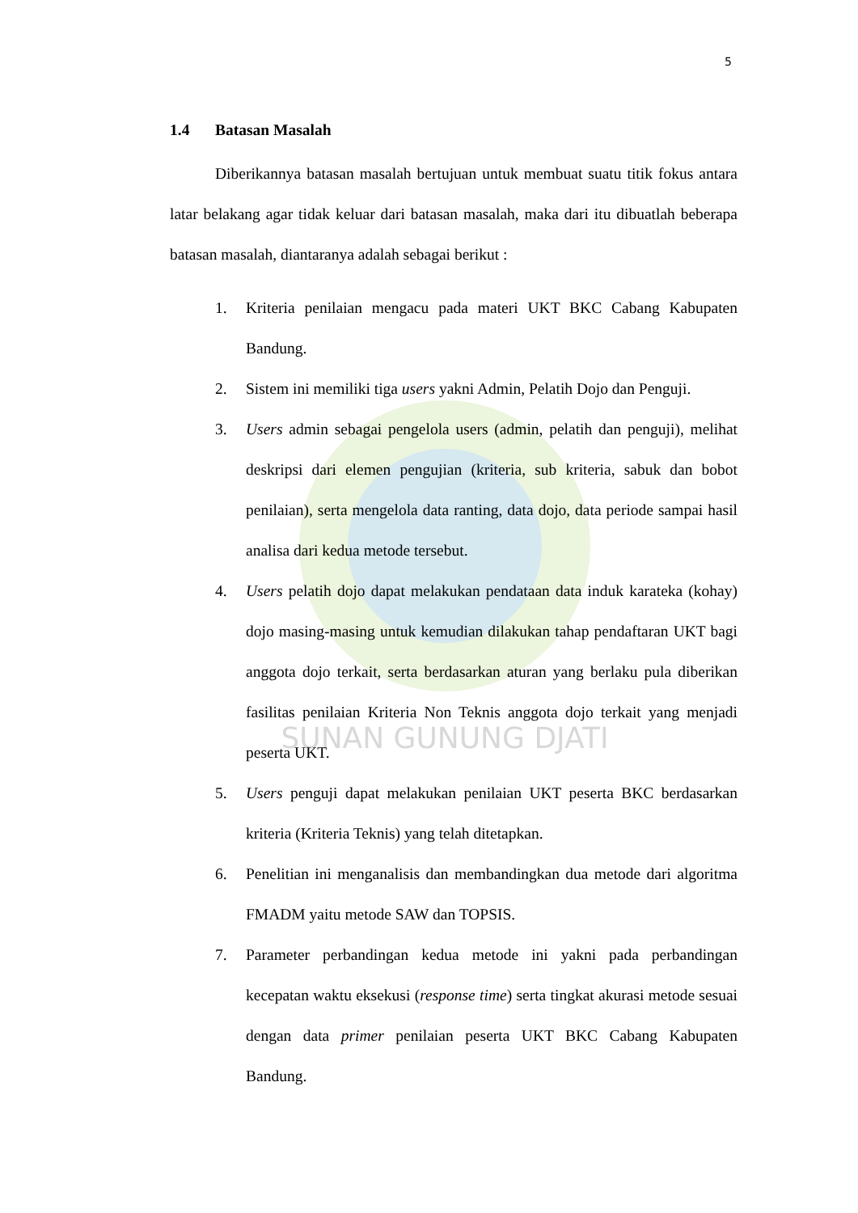SUNAN GUNUNG DJATI
5
1.4 Batasan Masalah
Diberikannya batasan masalah bertujuan untuk membuat suatu titik fokus antara latar belakang agar tidak keluar dari batasan masalah, maka dari itu dibuatlah beberapa batasan masalah, diantaranya adalah sebagai berikut :
1. Kriteria penilaian mengacu pada materi UKT BKC Cabang Kabupaten Bandung.
2. Sistem ini memiliki tiga users yakni Admin, Pelatih Dojo dan Penguji.
3. Users admin sebagai pengelola users (admin, pelatih dan penguji), melihat deskripsi dari elemen pengujian (kriteria, sub kriteria, sabuk dan bobot penilaian), serta mengelola data ranting, data dojo, data periode sampai hasil analisa dari kedua metode tersebut.
4. Users pelatih dojo dapat melakukan pendataan data induk karateka (kohay) dojo masing-masing untuk kemudian dilakukan tahap pendaftaran UKT bagi anggota dojo terkait, serta berdasarkan aturan yang berlaku pula diberikan fasilitas penilaian Kriteria Non Teknis anggota dojo terkait yang menjadi peserta UKT.
5. Users penguji dapat melakukan penilaian UKT peserta BKC berdasarkan kriteria (Kriteria Teknis) yang telah ditetapkan.
6. Penelitian ini menganalisis dan membandingkan dua metode dari algoritma FMADM yaitu metode SAW dan TOPSIS.
7. Parameter perbandingan kedua metode ini yakni pada perbandingan kecepatan waktu eksekusi (response time) serta tingkat akurasi metode sesuai dengan data primer penilaian peserta UKT BKC Cabang Kabupaten Bandung.